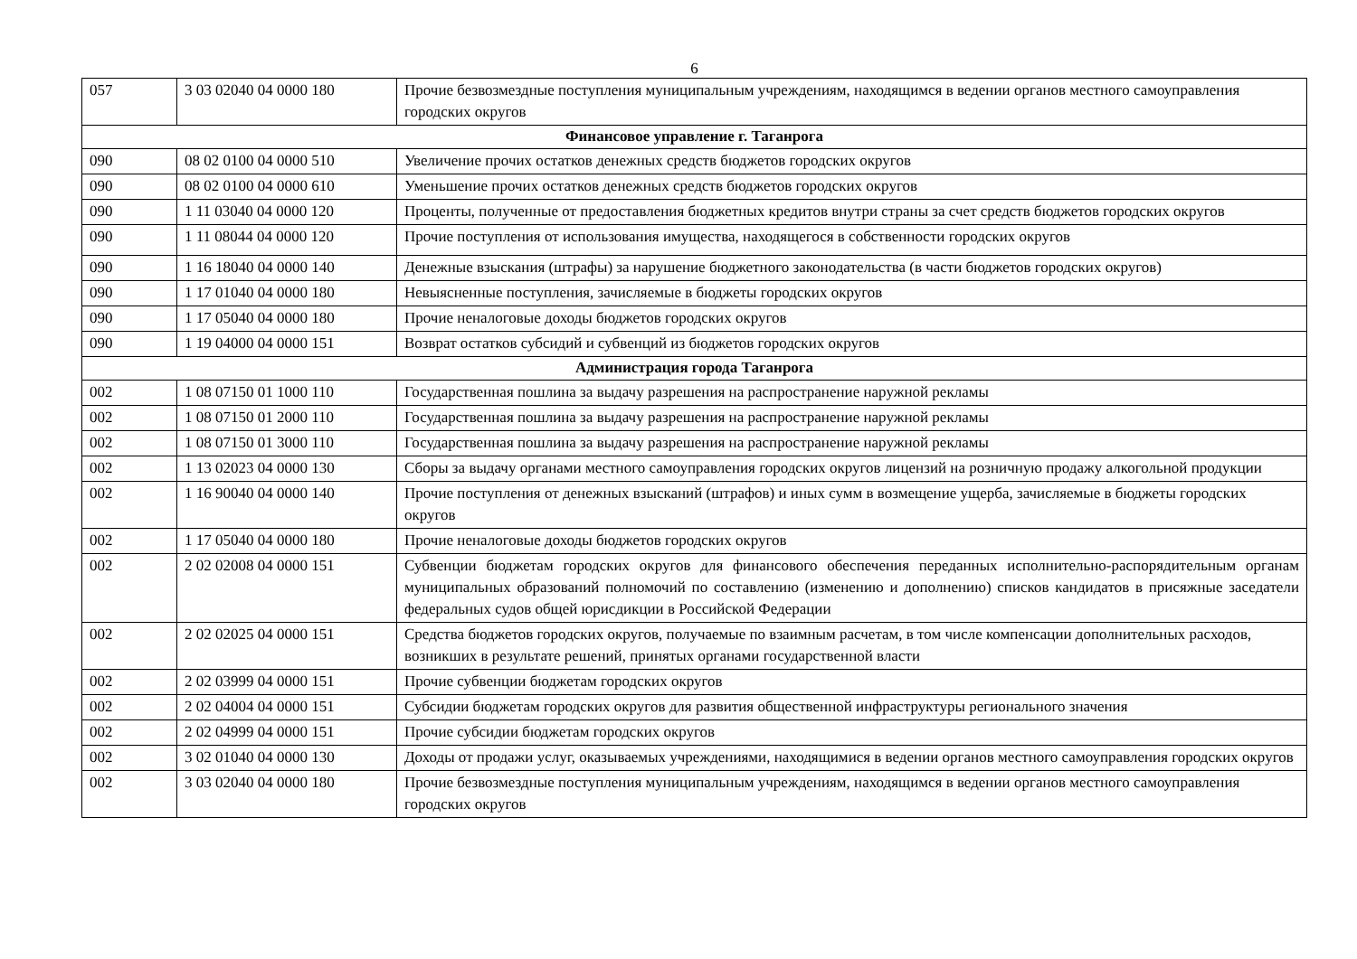6
| 057 | 3 03 02040 04 0000 180 | Прочие безвозмездные поступления муниципальным учреждениям, находящимся в ведении органов местного самоуправления городских округов |
| Финансовое управление г. Таганрога | | |
| 090 | 08 02 0100 04 0000 510 | Увеличение прочих остатков денежных средств бюджетов городских округов |
| 090 | 08 02 0100 04 0000 610 | Уменьшение прочих остатков денежных средств бюджетов городских округов |
| 090 | 1 11 03040 04 0000 120 | Проценты, полученные от предоставления бюджетных кредитов внутри страны за счет средств бюджетов городских округов |
| 090 | 1 11 08044 04 0000 120 | Прочие поступления от использования имущества, находящегося в собственности городских округов |
| 090 | 1 16 18040 04 0000 140 | Денежные взыскания (штрафы) за нарушение бюджетного законодательства (в части бюджетов городских округов) |
| 090 | 1 17 01040 04 0000 180 | Невыясненные поступления, зачисляемые в бюджеты городских округов |
| 090 | 1 17 05040 04 0000 180 | Прочие неналоговые доходы бюджетов городских округов |
| 090 | 1 19 04000 04 0000 151 | Возврат остатков субсидий и субвенций из бюджетов городских округов |
| Администрация города Таганрога | | |
| 002 | 1 08 07150 01 1000 110 | Государственная пошлина за выдачу разрешения на распространение наружной рекламы |
| 002 | 1 08 07150 01 2000 110 | Государственная пошлина за выдачу разрешения на распространение наружной рекламы |
| 002 | 1 08 07150 01 3000 110 | Государственная пошлина за выдачу разрешения на распространение наружной рекламы |
| 002 | 1 13 02023 04 0000 130 | Сборы за выдачу органами местного самоуправления городских округов лицензий на розничную продажу алкогольной продукции |
| 002 | 1 16 90040 04 0000 140 | Прочие поступления от денежных взысканий (штрафов) и иных сумм в возмещение ущерба, зачисляемые в бюджеты городских округов |
| 002 | 1 17 05040 04 0000 180 | Прочие неналоговые доходы бюджетов городских округов |
| 002 | 2 02 02008 04 0000 151 | Субвенции бюджетам городских округов для финансового обеспечения переданных исполнительно-распорядительным органам муниципальных образований полномочий по составлению (изменению и дополнению) списков кандидатов в присяжные заседатели федеральных судов общей юрисдикции в Российской Федерации |
| 002 | 2 02 02025 04 0000 151 | Средства бюджетов городских округов, получаемые по взаимным расчетам, в том числе компенсации дополнительных расходов, возникших в результате решений, принятых органами государственной власти |
| 002 | 2 02 03999 04 0000 151 | Прочие субвенции бюджетам городских округов |
| 002 | 2 02 04004 04 0000 151 | Субсидии бюджетам городских округов для развития общественной инфраструктуры регионального значения |
| 002 | 2 02 04999 04 0000 151 | Прочие субсидии бюджетам городских округов |
| 002 | 3 02 01040 04 0000 130 | Доходы от продажи услуг, оказываемых учреждениями, находящимися в ведении органов местного самоуправления городских округов |
| 002 | 3 03 02040 04 0000 180 | Прочие безвозмездные поступления муниципальным учреждениям, находящимся в ведении органов местного самоуправления городских округов |